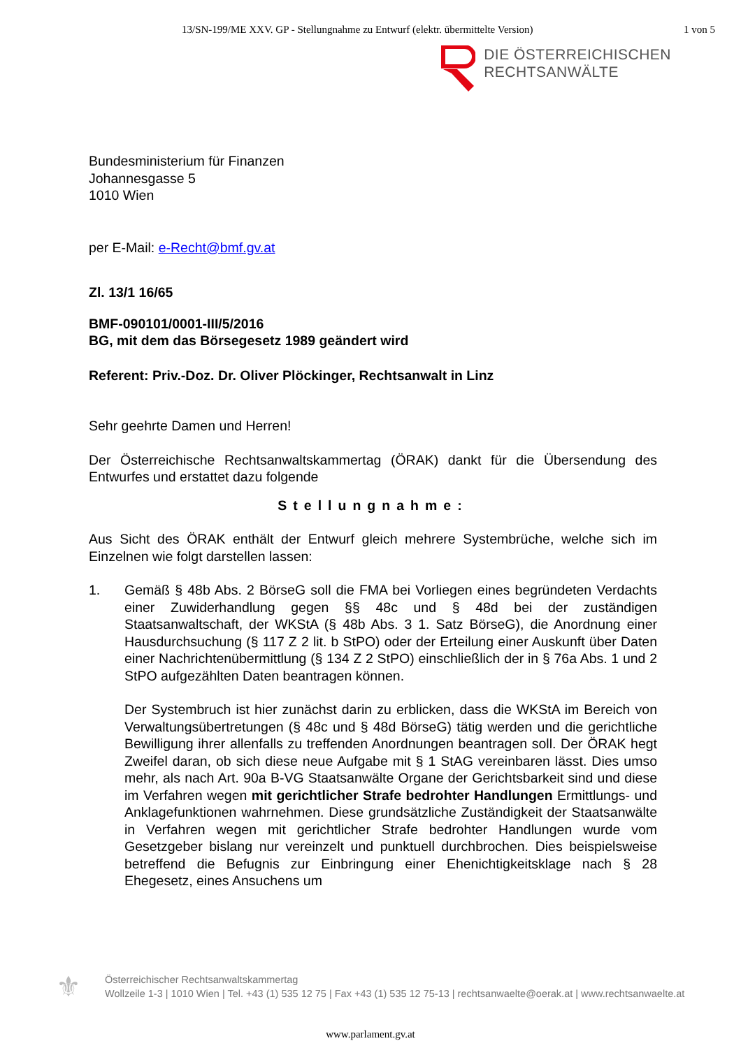13/SN-199/ME XXV. GP - Stellungnahme zu Entwurf (elektr. übermittelte Version) 1 von 5
DIE ÖSTERREICHISCHEN
RECHTSANWÄLTE
Bundesministerium für Finanzen
Johannesgasse 5
1010 Wien
per E-Mail: e-Recht@bmf.gv.at
Zl. 13/1 16/65
BMF-090101/0001-III/5/2016
BG, mit dem das Börsegesetz 1989 geändert wird
Referent: Priv.-Doz. Dr. Oliver Plöckinger, Rechtsanwalt in Linz
Sehr geehrte Damen und Herren!
Der Österreichische Rechtsanwaltskammertag (ÖRAK) dankt für die Übersendung des Entwurfes und erstattet dazu folgende
Stellungnahme:
Aus Sicht des ÖRAK enthält der Entwurf gleich mehrere Systembrüche, welche sich im Einzelnen wie folgt darstellen lassen:
1. Gemäß § 48b Abs. 2 BörseG soll die FMA bei Vorliegen eines begründeten Verdachts einer Zuwiderhandlung gegen §§ 48c und § 48d bei der zuständigen Staatsanwaltschaft, der WKStA (§ 48b Abs. 3 1. Satz BörseG), die Anordnung einer Hausdurchsuchung (§ 117 Z 2 lit. b StPO) oder der Erteilung einer Auskunft über Daten einer Nachrichtenübermittlung (§ 134 Z 2 StPO) einschließlich der in § 76a Abs. 1 und 2 StPO aufgezählten Daten beantragen können.
Der Systembruch ist hier zunächst darin zu erblicken, dass die WKStA im Bereich von Verwaltungsübertretungen (§ 48c und § 48d BörseG) tätig werden und die gerichtliche Bewilligung ihrer allenfalls zu treffenden Anordnungen beantragen soll. Der ÖRAK hegt Zweifel daran, ob sich diese neue Aufgabe mit § 1 StAG vereinbaren lässt. Dies umso mehr, als nach Art. 90a B-VG Staatsanwälte Organe der Gerichtsbarkeit sind und diese im Verfahren wegen mit gerichtlicher Strafe bedrohter Handlungen Ermittlungs- und Anklagefunktionen wahrnehmen. Diese grundsätzliche Zuständigkeit der Staatsanwälte in Verfahren wegen mit gerichtlicher Strafe bedrohter Handlungen wurde vom Gesetzgeber bislang nur vereinzelt und punktuell durchbrochen. Dies beispielsweise betreffend die Befugnis zur Einbringung einer Ehenichtigkeitsklage nach § 28 Ehegesetz, eines Ansuchens um
⚜
Österreichischer Rechtsanwaltskammertag
Wollzeile 1-3 | 1010 Wien | Tel. +43 (1) 535 12 75 | Fax +43 (1) 535 12 75-13 | rechtsanwaelte@oerak.at | www.rechtsanwaelte.at
www.parlament.gv.at